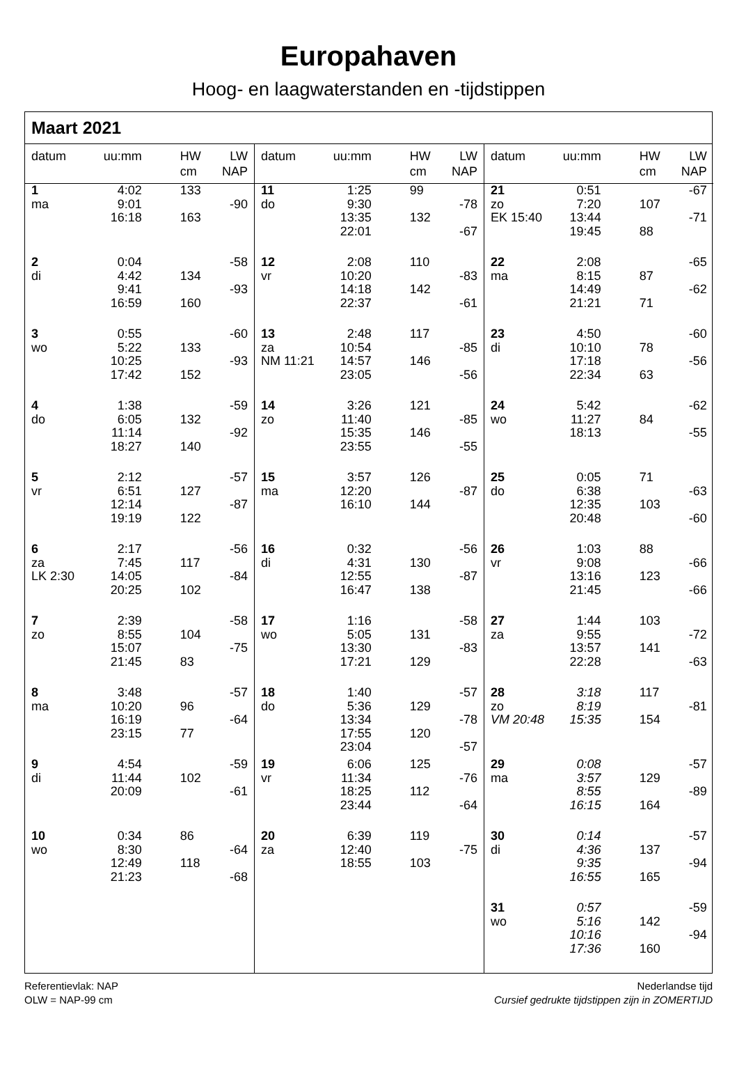Europahaven
Hoog- en laagwaterstanden en -tijdstippen
Maart 2021
datum uu:mm HW
cm
LW
NAP
1
ma
4:02
9:01
16:18
133
163
-90
2
di
0:04
4:42
9:41
16:59
134
160
-58
-93
3
wo
0:55
5:22
10:25
17:42
133
152
-60
-93
4
do
1:38
6:05
11:14
18:27
132
140
-59
-92
5
vr
2:12
6:51
12:14
19:19
127
122
-57
-87
6
za
LK 2:30
2:17
7:45
14:05
20:25
117
102
-56
-84
7
zo
2:39
8:55
15:07
21:45
104
83
-58
-75
8
ma
3:48
10:20
16:19
23:15
96
77
-57
-64
9
di
4:54
11:44
20:09
102 -59
-61
10
wo
0:34
8:30
12:49
21:23
86
118
-64
-68
datum uu:mm HW
cm
LW
NAP
11
do
1:25
9:30
13:35
22:01
99
132
-78
-67
12
vr
2:08
10:20
14:18
22:37
110
142
-83
-61
13
za
NM 11:21
2:48
10:54
14:57
23:05
117
146
-85
-56
14
zo
3:26
11:40
15:35
23:55
121
146
-85
-55
15
ma
3:57
12:20
16:10
126
144
-87
16
di
0:32
4:31
12:55
16:47
130
138
-56
-87
17
wo
1:16
5:05
13:30
17:21
131
129
-58
-83
18
do
1:40
5:36
13:34
17:55
23:04
129
120
-57
-78
-57
19
vr
6:06
11:34
18:25
23:44
125
112
-76
-64
20
za
6:39
12:40
18:55
119
103
-75
datum uu:mm HW
cm
LW
NAP
21
zo
EK 15:40
0:51
7:20
13:44
19:45
107
88
-67
-71
22
ma
2:08
8:15
14:49
21:21
87
71
-65
-62
23
di
4:50
10:10
17:18
22:34
78
63
-60
-56
24
wo
5:42
11:27
18:13
84 -62
-55
25
do
0:05
6:38
12:35
20:48
71
103
-63
-60
26
vr
1:03
9:08
13:16
21:45
88
123
-66
-66
27
za
1:44
9:55
13:57
22:28
103
141
-72
-63
28
zo
VM 20:48
3:18
8:19
15:35
117
154
-81
29
ma
0:08
3:57
8:55
16:15
129
164
-57
-89
30
di
0:14
4:36
9:35
16:55
137
165
-57
-94
31
wo
0:57
5:16
10:16
17:36
142
160
-59
-94
Referentievlak: NAP
OLW = NAP-99 cm
Nederlandse tijd
Cursief gedrukte tijdstippen zijn in ZOMERTIJD